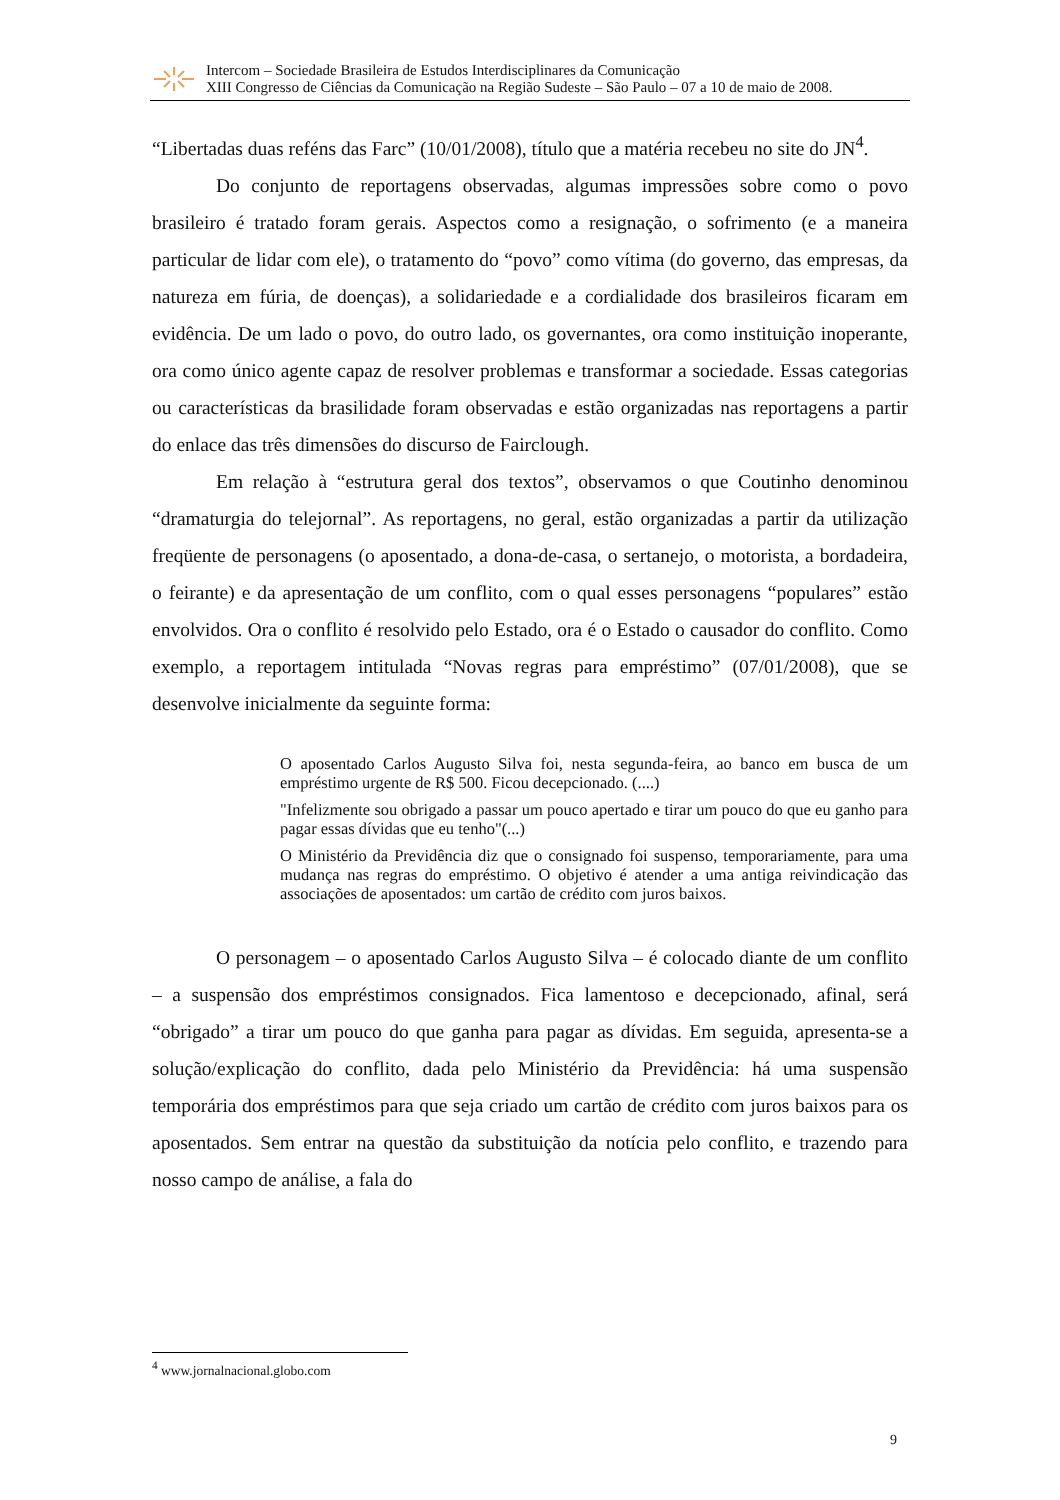Intercom – Sociedade Brasileira de Estudos Interdisciplinares da Comunicação
XIII Congresso de Ciências da Comunicação na Região Sudeste – São Paulo – 07 a 10 de maio de 2008.
“Libertadas duas reféns das Farc” (10/01/2008), título que a matéria recebeu no site do JN<sup>4</sup>.
Do conjunto de reportagens observadas, algumas impressões sobre como o povo brasileiro é tratado foram gerais. Aspectos como a resignação, o sofrimento (e a maneira particular de lidar com ele), o tratamento do “povo” como vítima (do governo, das empresas, da natureza em fúria, de doenças), a solidariedade e a cordialidade dos brasileiros ficaram em evidência. De um lado o povo, do outro lado, os governantes, ora como instituição inoperante, ora como único agente capaz de resolver problemas e transformar a sociedade. Essas categorias ou características da brasilidade foram observadas e estão organizadas nas reportagens a partir do enlace das três dimensões do discurso de Fairclough.
Em relação à “estrutura geral dos textos”, observamos o que Coutinho denominou “dramaturgia do telejornal”. As reportagens, no geral, estão organizadas a partir da utilização freqüente de personagens (o aposentado, a dona-de-casa, o sertanejo, o motorista, a bordadeira, o feirante) e da apresentação de um conflito, com o qual esses personagens “populares” estão envolvidos. Ora o conflito é resolvido pelo Estado, ora é o Estado o causador do conflito. Como exemplo, a reportagem intitulada “Novas regras para empréstimo” (07/01/2008), que se desenvolve inicialmente da seguinte forma:
O aposentado Carlos Augusto Silva foi, nesta segunda-feira, ao banco em busca de um empréstimo urgente de R$ 500. Ficou decepcionado. (....)
"Infelizmente sou obrigado a passar um pouco apertado e tirar um pouco do que eu ganho para pagar essas dívidas que eu tenho"(...)
O Ministério da Previdência diz que o consignado foi suspenso, temporariamente, para uma mudança nas regras do empréstimo. O objetivo é atender a uma antiga reivindicação das associações de aposentados: um cartão de crédito com juros baixos.
O personagem – o aposentado Carlos Augusto Silva – é colocado diante de um conflito – a suspensão dos empréstimos consignados. Fica lamentoso e decepcionado, afinal, será “obrigado” a tirar um pouco do que ganha para pagar as dívidas. Em seguida, apresenta-se a solução/explicação do conflito, dada pelo Ministério da Previdência: há uma suspensão temporária dos empréstimos para que seja criado um cartão de crédito com juros baixos para os aposentados. Sem entrar na questão da substituição da notícia pelo conflito, e trazendo para nosso campo de análise, a fala do
<sup>4</sup> www.jornalnacional.globo.com
9